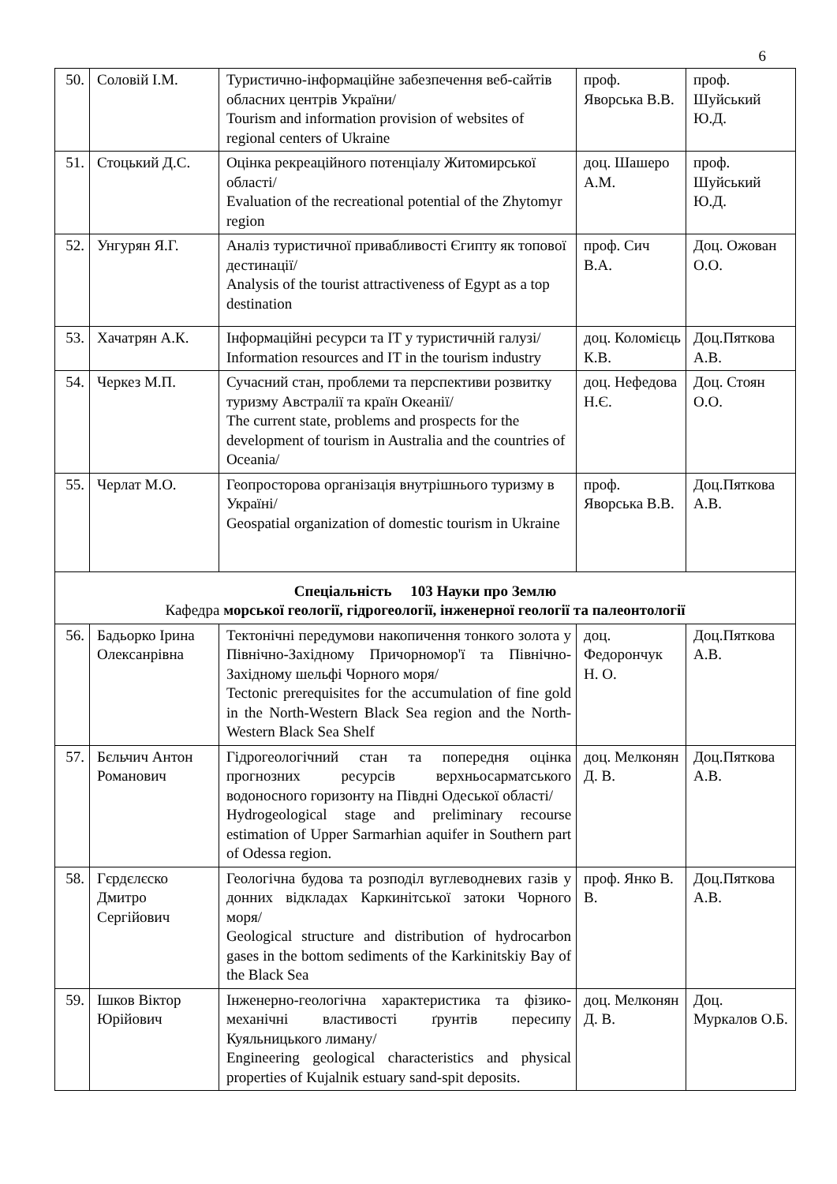6
| 50. | Соловій І.М. | Туристично-інформаційне забезпечення веб-сайтів обласних центрів України/ Tourism and information provision of websites of regional centers of Ukraine | проф. Яворська В.В. | проф. Шуйський Ю.Д. |
| 51. | Стоцький Д.С. | Оцінка рекреаційного потенціалу Житомирської області/ Evaluation of the recreational potential of the Zhytomyr region | доц. Шашеро А.М. | проф. Шуйський Ю.Д. |
| 52. | Унгурян Я.Г. | Аналіз туристичної привабливості Єгипту як топової дестинації/ Analysis of the tourist attractiveness of Egypt as a top destination | проф. Сич В.А. | Доц. Ожован О.О. |
| 53. | Хачатрян А.К. | Інформаційні ресурси та ІТ у туристичній галузі/ Information resources and IT in the tourism industry | доц. Коломієць К.В. | Доц.Пяткова А.В. |
| 54. | Черкез М.П. | Сучасний стан, проблеми та перспективи розвитку туризму Австралії та країн Океанії/ The current state, problems and prospects for the development of tourism in Australia and the countries of Oceania/ | доц. Нефедова Н.Є. | Доц. Стоян О.О. |
| 55. | Черлат М.О. | Геопросторова організація внутрішнього туризму в Україні/ Geospatial organization of domestic tourism in Ukraine | проф. Яворська В.В. | Доц.Пяткова А.В. |
| Спеціальність 103 Науки про Землю Кафедра морської геології, гідрогеології, інженерної геології та палеонтології | | | | |
| 56. | Бадьорко Ірина Олексанрівна | Тектонічні передумови накопичення тонкого золота у Північно-Західному Причорномор'ї та Північно-Західному шельфі Чорного моря/ Tectonic prerequisites for the accumulation of fine gold in the North-Western Black Sea region and the North-Western Black Sea Shelf | доц. Федорончук Н. О. | Доц.Пяткова А.В. |
| 57. | Бєльчич Антон Романович | Гідрогеологічний стан та попередня оцінка прогнозних ресурсів верхньосарматського водоносного горизонту на Півдні Одеської області/ Hydrogeological stage and preliminary recourse estimation of Upper Sarmarhian aquifer in Southern part of Odessa region. | доц. Мелконян Д. В. | Доц.Пяткова А.В. |
| 58. | Гєрдєлєско Дмитро Сергійович | Геологічна будова та розподіл вуглеводневих газів у донних відкладах Каркинітської затоки Чорного моря/ Geological structure and distribution of hydrocarbon gases in the bottom sediments of the Karkinitskiy Bay of the Black Sea | проф. Янко В. В. | Доц.Пяткова А.В. |
| 59. | Ішков Віктор Юрійович | Інженерно-геологічна характеристика та фізико-механічні властивості ґрунтів пересипу Куяльницького лиману/ Engineering geological characteristics and physical properties of Kujalnik estuary sand-spit deposits. | доц. Мелконян Д. В. | Доц. Муркалов О.Б. |